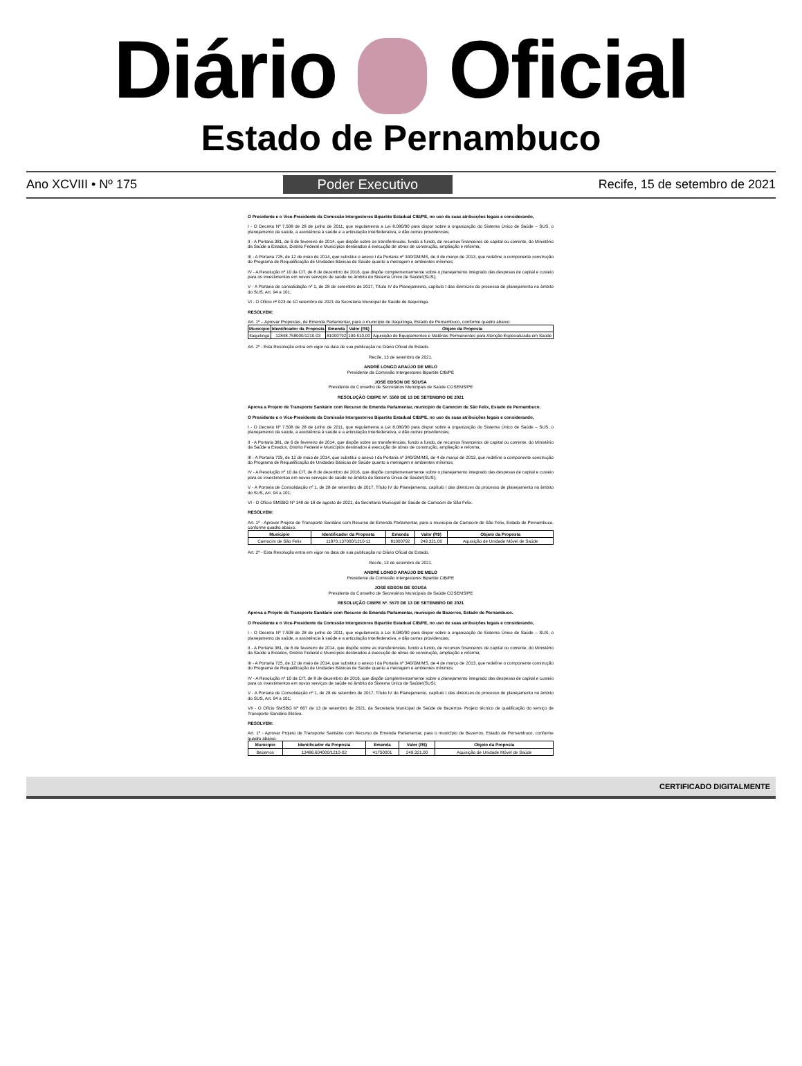Diário Oficial
Estado de Pernambuco
Ano XCVIII • Nº 175 Poder Executivo Recife, 15 de setembro de 2021
O Presidente e o Vice-Presidente da Comissão Intergestores Bipartite Estadual CIB/PE, no uso de suas atribuições legais e considerando,
I - O Decreto Nº 7.508 de 28 de junho de 2011, que regulamenta a Lei 8.080/90 para dispor sobre a organização do Sistema Único de Saúde – SUS, o planejamento da saúde, a assistência à saúde e a articulação Interfederativa, e dão outras providencias;
II - A Portaria 381, de 6 de fevereiro de 2014, que dispõe sobre as transferências, fundo a fundo, de recursos financeiros de capital ou corrente, do Ministério da Saúde a Estados, Distrito Federal e Municípios destinados à execução de obras de construção, ampliação e reforma;
III - A Portaria 725, de 12 de maio de 2014, que substitui o anexo I da Portaria nº 340/GM/MS, de 4 de março de 2013, que redefine o componente construção do Programa de Requalificação de Unidades Básicas de Saúde quanto a metragem e ambientes mínimos;
IV - A Resolução nº 10 da CIT, de 8 de dezembro de 2016, que dispõe complementarmente sobre o planejamento integrado das despesas de capital e custeio para os investimentos em novos serviços de saúde no âmbito do Sistema Único de Saúde!(SUS);
V - A Portaria de consolidação nº 1, de 28 de setembro de 2017, Título IV do Planejamento, capítulo I das diretrizes do processo de planejamento no âmbito do SUS, Art. 94 a 101;
VI - O Ofício nº 023 de 10 setembro de 2021 da Secretaria Municipal de Saúde de Itaquitinga.
RESOLVEM:
Art. 1º – Aprovar Propostas, de Emenda Parlamentar, para o município de Itaquitinga, Estado de Pernambuco, conforme quadro abaixo:
| Município | Identificador da Proposta | Emenda | Valor (R$) | Objeto da Proposta |
| --- | --- | --- | --- | --- |
| Itaquitinga | 12848.758000/1210-03 | 81000792 | 199.510,00 | Aquisição de Equipamentos e Matérias Permanentes para Atenção Especializada em Saúde |
Art. 2º - Esta Resolução entra em vigor na data de sua publicação no Diário Oficial do Estado.
Recife, 13 de setembro de 2021.
ANDRÉ LONGO ARAÚJO DE MELO
Presidente da Comissão Intergestores Bipartite CIB/PE
JOSÉ EDSON DE SOUSA
Presidente do Conselho de Secretários Municipais de Saúde COSEMS/PE
RESOLUÇÃO CIB/PE Nº. 5569 DE 13 DE SETEMBRO DE 2021
Aprova a Projeto de Transporte Sanitário com Recurso de Emenda Parlamentar, município de Camocim de São Felix, Estado de Pernambuco.
O Presidente e o Vice-Presidente da Comissão Intergestores Bipartite Estadual CIB/PE, no uso de suas atribuições legais e considerando,
I - O Decreto Nº 7.508 de 28 de junho de 2011, que regulamenta a Lei 8.080/90 para dispor sobre a organização do Sistema Único de Saúde – SUS, o planejamento da saúde, a assistência à saúde e a articulação Interfederativa, e dão outras providencias;
II - A Portaria 381, de 6 de fevereiro de 2014, que dispõe sobre as transferências, fundo a fundo, de recursos financeiros de capital ou corrente, do Ministério da Saúde a Estados, Distrito Federal e Municípios destinados à execução de obras de construção, ampliação e reforma;
III - A Portaria 725, de 12 de maio de 2014, que substitui o anexo I da Portaria nº 340/GM/MS, de 4 de março de 2013, que redefine o componente construção do Programa de Requalificação de Unidades Básicas de Saúde quanto a metragem e ambientes mínimos;
IV - A Resolução nº 10 da CIT, de 8 de dezembro de 2016, que dispõe complementarmente sobre o planejamento integrado das despesas de capital e custeio para os investimentos em novos serviços de saúde no âmbito do Sistema Único de Saúde!(SUS);
V - A Portaria de Consolidação nº 1, de 28 de setembro de 2017, Título IV do Planejamento, capítulo I das diretrizes do processo de planejamento no âmbito do SUS, Art. 94 a 101;
VI - O Ofício SMSBG Nº 148 de 18 de agosto de 2021, da Secretaria Municipal de Saúde de Camocim de São Felix.
RESOLVEM:
Art. 1º - Aprovar Projeto de Transporte Sanitário com Recurso de Emenda Parlamentar, para o município de Camocim de São Felix, Estado de Pernambuco, conforme quadro abaixo:
| Município | Identificador da Proposta | Emenda | Valor (R$) | Objeto da Proposta |
| --- | --- | --- | --- | --- |
| Camocim de São Felix | 11870.137000/1210-11 | 81000792 | 249.321,00 | Aquisição de Unidade Móvel de Saúde |
Art. 2º - Esta Resolução entra em vigor na data de sua publicação no Diário Oficial do Estado.
Recife, 13 de setembro de 2021.
ANDRÉ LONGO ARAÚJO DE MELO
Presidente da Comissão Intergestores Bipartite CIB/PE
JOSÉ EDSON DE SOUSA
Presidente do Conselho de Secretários Municipais de Saúde COSEMS/PE
RESOLUÇÃO CIB/PE Nº. 5570 DE 13 DE SETEMBRO DE 2021
Aprova a Projeto de Transporte Sanitário com Recurso de Emenda Parlamentar, município de Bezerros, Estado de Pernambuco.
O Presidente e o Vice-Presidente da Comissão Intergestores Bipartite Estadual CIB/PE, no uso de suas atribuições legais e considerando,
I - O Decreto Nº 7.508 de 28 de junho de 2011, que regulamenta a Lei 8.080/90 para dispor sobre a organização do Sistema Único de Saúde – SUS, o planejamento da saúde, a assistência à saúde e a articulação Interfederativa, e dão outras providencias;
II - A Portaria 381, de 6 de fevereiro de 2014, que dispõe sobre as transferências, fundo a fundo, de recursos financeiros de capital ou corrente, do Ministério da Saúde a Estados, Distrito Federal e Municípios destinados à execução de obras de construção, ampliação e reforma;
III - A Portaria 725, de 12 de maio de 2014, que substitui o anexo I da Portaria nº 340/GM/MS, de 4 de março de 2013, que redefine o componente construção do Programa de Requalificação de Unidades Básicas de Saúde quanto a metragem e ambientes mínimos;
IV - A Resolução nº 10 da CIT, de 8 de dezembro de 2016, que dispõe complementarmente sobre o planejamento integrado das despesas de capital e custeio para os investimentos em novos serviços de saúde no âmbito do Sistema Único de Saúde!(SUS);
V - A Portaria de Consolidação nº 1, de 28 de setembro de 2017, Título IV do Planejamento, capítulo I das diretrizes do processo de planejamento no âmbito do SUS, Art. 94 a 101;
VII - O Ofício SMSBG Nº 667 de 13 de setembro de 2021, da Secretaria Municipal de Saúde de Bezerros- Projeto técnico de qualificação do serviço de Transporte Sanitário Eletiva.
RESOLVEM:
Art. 1º - Aprovar Projeto de Transporte Sanitário com Recurso de Emenda Parlamentar, para o município de Bezerros, Estado de Pernambuco, conforme quadro abaixo:
| Município | Identificador da Proposta | Emenda | Valor (R$) | Objeto da Proposta |
| --- | --- | --- | --- | --- |
| Bezerros | 13486.604000/1210-02 | 41750001 | 249.321,00 | Aquisição de Unidade Móvel de Saúde |
CERTIFICADO DIGITALMENTE